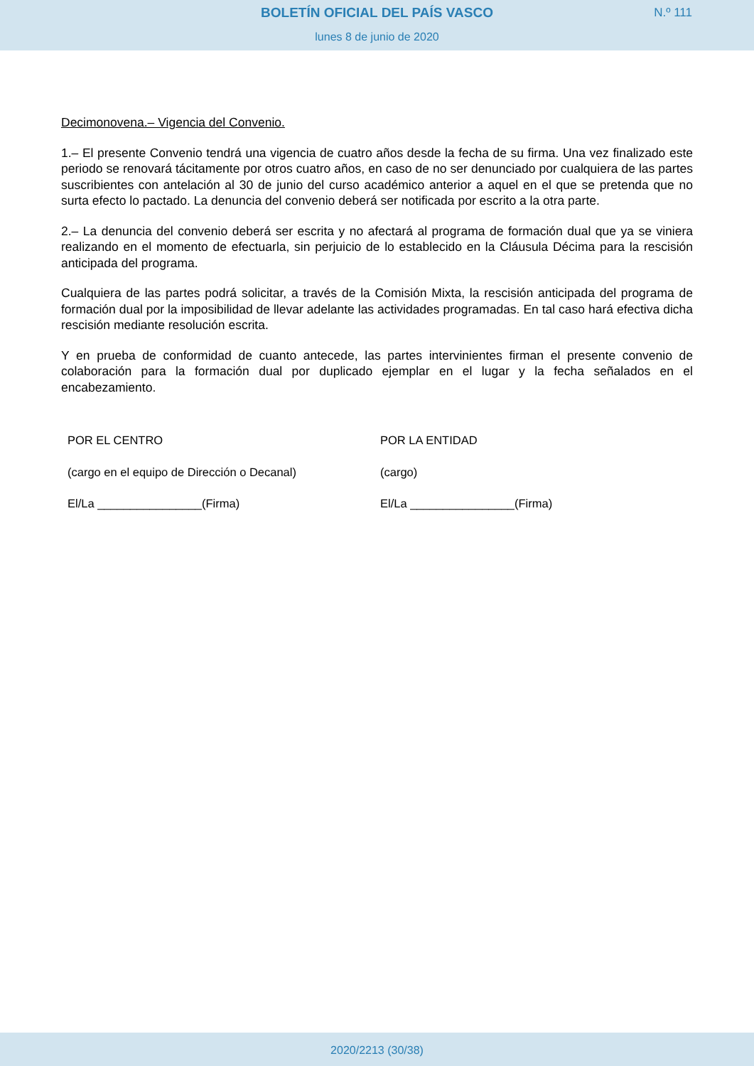BOLETÍN OFICIAL DEL PAÍS VASCO
N.º 111
lunes 8 de junio de 2020
Decimonovena.– Vigencia del Convenio.
1.– El presente Convenio tendrá una vigencia de cuatro años desde la fecha de su firma. Una vez finalizado este periodo se renovará tácitamente por otros cuatro años, en caso de no ser denunciado por cualquiera de las partes suscribientes con antelación al 30 de junio del curso académico anterior a aquel en el que se pretenda que no surta efecto lo pactado. La denuncia del convenio deberá ser notificada por escrito a la otra parte.
2.– La denuncia del convenio deberá ser escrita y no afectará al programa de formación dual que ya se viniera realizando en el momento de efectuarla, sin perjuicio de lo establecido en la Cláusula Décima para la rescisión anticipada del programa.
Cualquiera de las partes podrá solicitar, a través de la Comisión Mixta, la rescisión anticipada del programa de formación dual por la imposibilidad de llevar adelante las actividades programadas. En tal caso hará efectiva dicha rescisión mediante resolución escrita.
Y en prueba de conformidad de cuanto antecede, las partes intervinientes firman el presente convenio de colaboración para la formación dual por duplicado ejemplar en el lugar y la fecha señalados en el encabezamiento.
POR EL CENTRO
(cargo en el equipo de Dirección o Decanal)
El/La ________________(Firma)
POR LA ENTIDAD
(cargo)
El/La ________________(Firma)
2020/2213 (30/38)